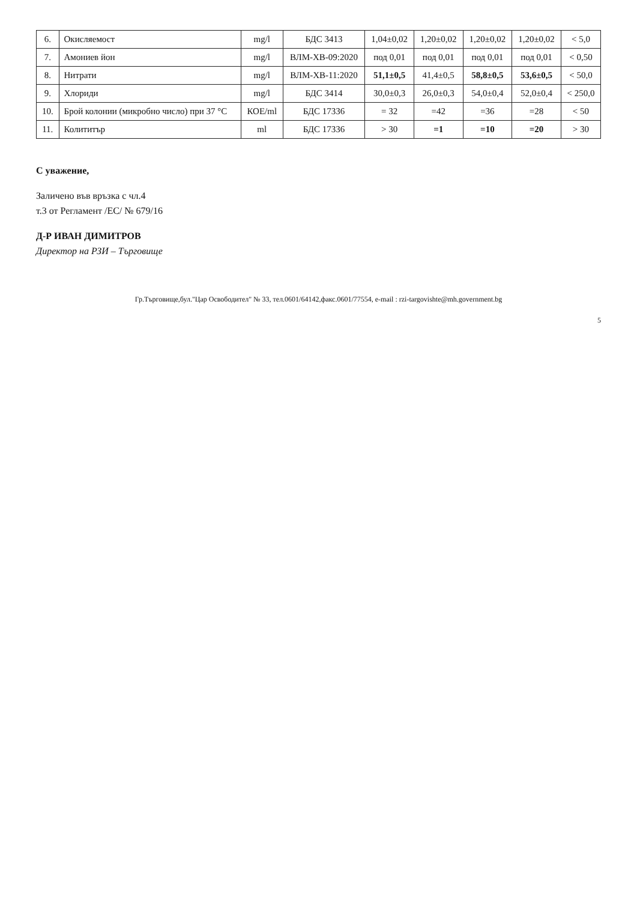| 6. | Окисляемост | mg/l | БДС 3413 | 1,04±0,02 | 1,20±0,02 | 1,20±0,02 | 1,20±0,02 | < 5,0 |
| 7. | Амониев йон | mg/l | ВЛМ-ХВ-09:2020 | под 0,01 | под 0,01 | под 0,01 | под 0,01 | < 0,50 |
| 8. | Нитрати | mg/l | ВЛМ-ХВ-11:2020 | 51,1±0,5 | 41,4±0,5 | 58,8±0,5 | 53,6±0,5 | < 50,0 |
| 9. | Хлориди | mg/l | БДС 3414 | 30,0±0,3 | 26,0±0,3 | 54,0±0,4 | 52,0±0,4 | < 250,0 |
| 10. | Брой колонии (микробно число) при 37 °С | КОЕ/ml | БДС 17336 | = 32 | =42 | =36 | =28 | < 50 |
| 11. | Колититър | ml | БДС 17336 | > 30 | =1 | =10 | =20 | > 30 |
С уважение,
Заличено във връзка с чл.4
т.3 от Регламент /ЕС/ № 679/16
Д-Р ИВАН ДИМИТРОВ
Директор на РЗИ – Търговище
Гр.Търговище,бул."Цар Освободител" № 33, тел.0601/64142,факс.0601/77554, e-mail : rzi-targovishte@mh.government.bg
5